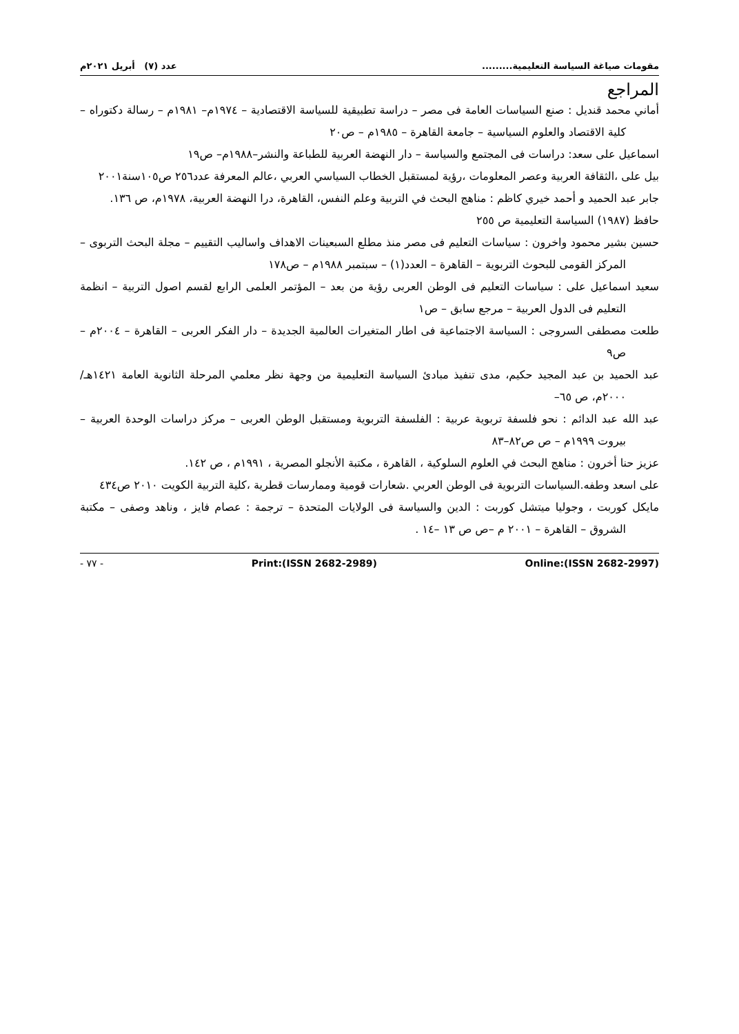مقومات صياغة السياسة التعليمية......... عدد (٧) أبريل ٢٠٢١م
المراجع
أماني محمد قنديل : صنع السياسات العامة فى مصر – دراسة تطبيقية للسياسة الاقتصادية – ١٩٧٤م– ١٩٨١م – رسالة دكتوراه – كلية الاقتصاد والعلوم السياسية – جامعة القاهرة – ١٩٨٥م – ص٢٠
اسماعيل على سعد: دراسات فى المجتمع والسياسة – دار النهضة العربية للطباعة والنشر–١٩٨٨م– ص١٩
بيل على ،الثقافة العربية وعصر المعلومات ،رؤية لمستقبل الخطاب السياسي العربي ،عالم المعرفة عدد٢٥٦ ص١٠٥سنة٢٠٠١
جابر عبد الحميد و أحمد خيري كاظم : مناهج البحث في التربية وعلم النفس، القاهرة، درا النهضة العربية، ١٩٧٨م، ص ١٣٦.
حافظ (١٩٨٧) السياسة التعليمية ص ٢٥٥
حسين بشير محمود واخرون : سياسات التعليم فى مصر منذ مطلع السبعينات الاهداف واساليب التقييم – مجلة البحث التربوى – المركز القومى للبحوث التربوية – القاهرة – العدد(١) – سبتمبر ١٩٨٨م – ص١٧٨
سعيد اسماعيل على : سياسات التعليم فى الوطن العربى رؤية من بعد – المؤتمر العلمى الرابع لقسم اصول التربية – انظمة التعليم فى الدول العربية – مرجع سابق – ص١
طلعت مصطفى السروجى : السياسة الاجتماعية فى اطار المتغيرات العالمية الجديدة – دار الفكر العربى – القاهرة – ٢٠٠٤م – ص٩
عبد الحميد بن عبد المجيد حكيم، مدى تنفيذ مبادئ السياسة التعليمية من وجهة نظر معلمي المرحلة الثانوية العامة ١٤٢١هـ/ ٢٠٠٠م، ص ٦٥–
عبد الله عبد الدائم : نحو فلسفة تربوية عربية : الفلسفة التربوية ومستقبل الوطن العربى – مركز دراسات الوحدة العربية – بيروت ١٩٩٩م – ص ص٨٢–٨٣
عزيز حنا أخرون : مناهج البحث في العلوم السلوكية ، القاهرة ، مكتبة الأنجلو المصرية ، ١٩٩١م ، ص ١٤٢.
على اسعد وطفه.السياسات التربوية فى الوطن العربي .شعارات قومية وممارسات قطرية ،كلية التربية الكويت ٢٠١٠ ص٤٣٤
مايكل كوربت ، وجوليا ميتشل كوربت : الدين والسياسة فى الولايات المتحدة – ترجمة : عصام فايز ، وناهد وصفى – مكتبة الشروق – القاهرة – ٢٠٠١ م –ص ص ١٣ –١٤ .
- ٧٧ - Print:(ISSN 2682-2989) Online:(ISSN 2682-2997)